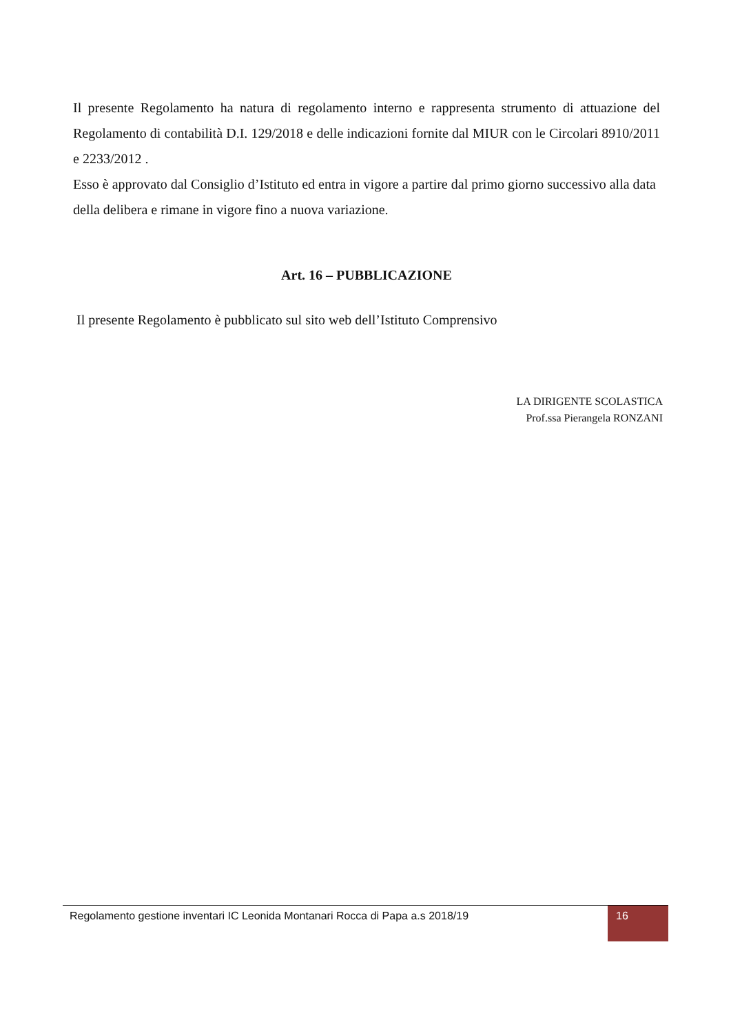Il presente Regolamento ha natura di regolamento interno e rappresenta strumento di attuazione del Regolamento di contabilità D.I. 129/2018 e delle indicazioni fornite dal MIUR con le Circolari 8910/2011 e 2233/2012 .
Esso è approvato dal Consiglio d’Istituto ed entra in vigore a partire dal primo giorno successivo alla data della delibera e rimane in vigore fino a nuova variazione.
Art. 16 – PUBBLICAZIONE
Il presente Regolamento è pubblicato sul sito web dell’Istituto Comprensivo
LA DIRIGENTE SCOLASTICA
Prof.ssa Pierangela RONZANI
Regolamento gestione inventari IC Leonida Montanari Rocca di Papa a.s 2018/19
16